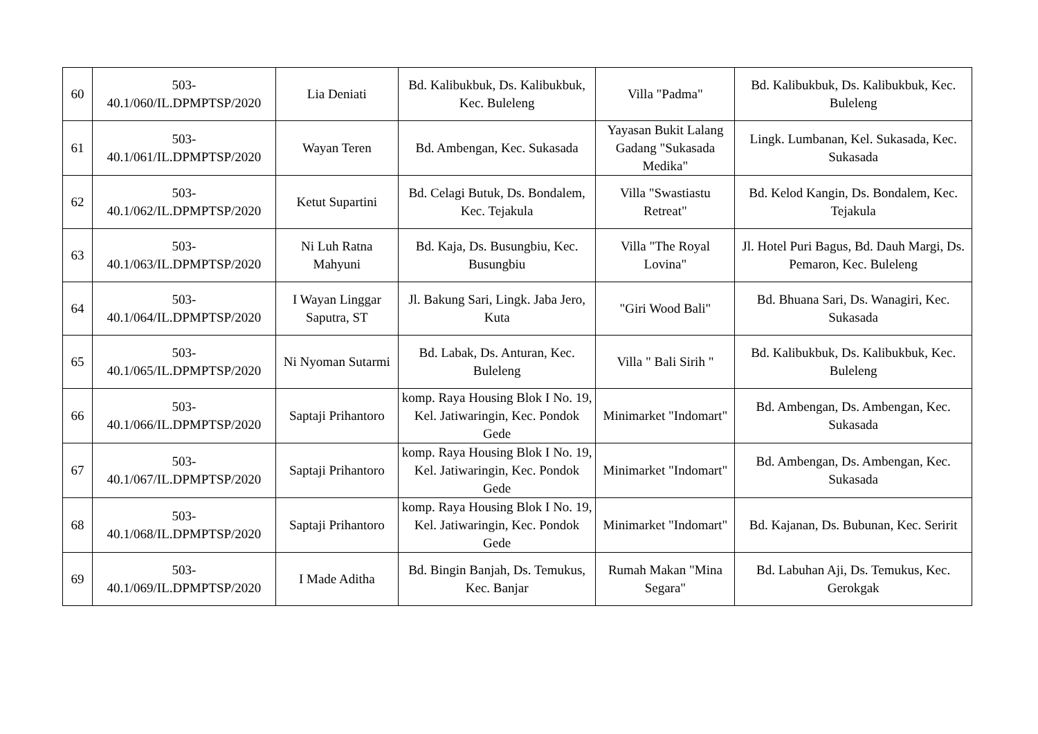| 60 | 503- 40.1/060/IL.DPMPTSP/2020 | Lia Deniati | Bd. Kalibukbuk, Ds. Kalibukbuk, Kec. Buleleng | Villa "Padma" | Bd. Kalibukbuk, Ds. Kalibukbuk, Kec. Buleleng |
| 61 | 503- 40.1/061/IL.DPMPTSP/2020 | Wayan Teren | Bd. Ambengan, Kec. Sukasada | Yayasan Bukit Lalang Gadang "Sukasada Medika" | Lingk. Lumbanan, Kel. Sukasada, Kec. Sukasada |
| 62 | 503- 40.1/062/IL.DPMPTSP/2020 | Ketut Supartini | Bd. Celagi Butuk, Ds. Bondalem, Kec. Tejakula | Villa "Swastiastu Retreat" | Bd. Kelod Kangin, Ds. Bondalem, Kec. Tejakula |
| 63 | 503- 40.1/063/IL.DPMPTSP/2020 | Ni Luh Ratna Mahyuni | Bd. Kaja, Ds. Busungbiu, Kec. Busungbiu | Villa "The Royal Lovina" | Jl. Hotel Puri Bagus, Bd. Dauh Margi, Ds. Pemaron, Kec. Buleleng |
| 64 | 503- 40.1/064/IL.DPMPTSP/2020 | I Wayan Linggar Saputra, ST | Jl. Bakung Sari, Lingk. Jaba Jero, Kuta | "Giri Wood Bali" | Bd. Bhuana Sari, Ds. Wanagiri, Kec. Sukasada |
| 65 | 503- 40.1/065/IL.DPMPTSP/2020 | Ni Nyoman Sutarmi | Bd. Labak, Ds. Anturan, Kec. Buleleng | Villa " Bali Sirih " | Bd. Kalibukbuk, Ds. Kalibukbuk, Kec. Buleleng |
| 66 | 503- 40.1/066/IL.DPMPTSP/2020 | Saptaji Prihantoro | komp. Raya Housing Blok I No. 19, Kel. Jatiwaringin, Kec. Pondok Gede | Minimarket "Indomart" | Bd. Ambengan, Ds. Ambengan, Kec. Sukasada |
| 67 | 503- 40.1/067/IL.DPMPTSP/2020 | Saptaji Prihantoro | komp. Raya Housing Blok I No. 19, Kel. Jatiwaringin, Kec. Pondok Gede | Minimarket "Indomart" | Bd. Ambengan, Ds. Ambengan, Kec. Sukasada |
| 68 | 503- 40.1/068/IL.DPMPTSP/2020 | Saptaji Prihantoro | komp. Raya Housing Blok I No. 19, Kel. Jatiwaringin, Kec. Pondok Gede | Minimarket "Indomart" | Bd. Kajanan, Ds. Bubunan, Kec. Seririt |
| 69 | 503- 40.1/069/IL.DPMPTSP/2020 | I Made Aditha | Bd. Bingin Banjah, Ds. Temukus, Kec. Banjar | Rumah Makan "Mina Segara" | Bd. Labuhan Aji, Ds. Temukus, Kec. Gerokgak |